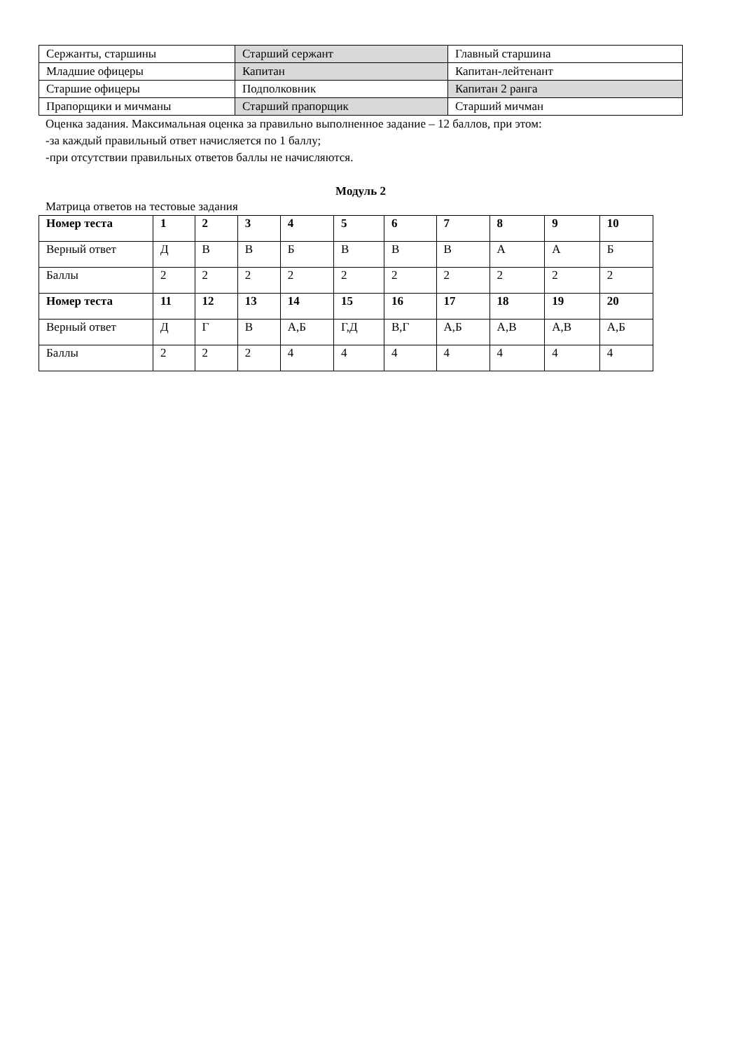| Сержанты, старшины | Старший сержант | Главный старшина |
| Младшие офицеры | Капитан | Капитан-лейтенант |
| Старшие офицеры | Подполковник | Капитан 2 ранга |
| Прапорщики и мичманы | Старший прапорщик | Старший мичман |
Оценка задания. Максимальная оценка за правильно выполненное задание – 12 баллов, при этом:
-за каждый правильный ответ начисляется по 1 баллу;
-при отсутствии правильных ответов баллы не начисляются.
Модуль 2
Матрица ответов на тестовые задания
| Номер теста | 1 | 2 | 3 | 4 | 5 | 6 | 7 | 8 | 9 | 10 |
| --- | --- | --- | --- | --- | --- | --- | --- | --- | --- | --- |
| Верный ответ | Д | В | В | Б | В | В | В | А | А | Б |
| Баллы | 2 | 2 | 2 | 2 | 2 | 2 | 2 | 2 | 2 | 2 |
| Номер теста | 11 | 12 | 13 | 14 | 15 | 16 | 17 | 18 | 19 | 20 |
| Верный ответ | Д | Г | В | А,Б | Г,Д | В,Г | А,Б | А,В | А,В | А,Б |
| Баллы | 2 | 2 | 2 | 4 | 4 | 4 | 4 | 4 | 4 | 4 |